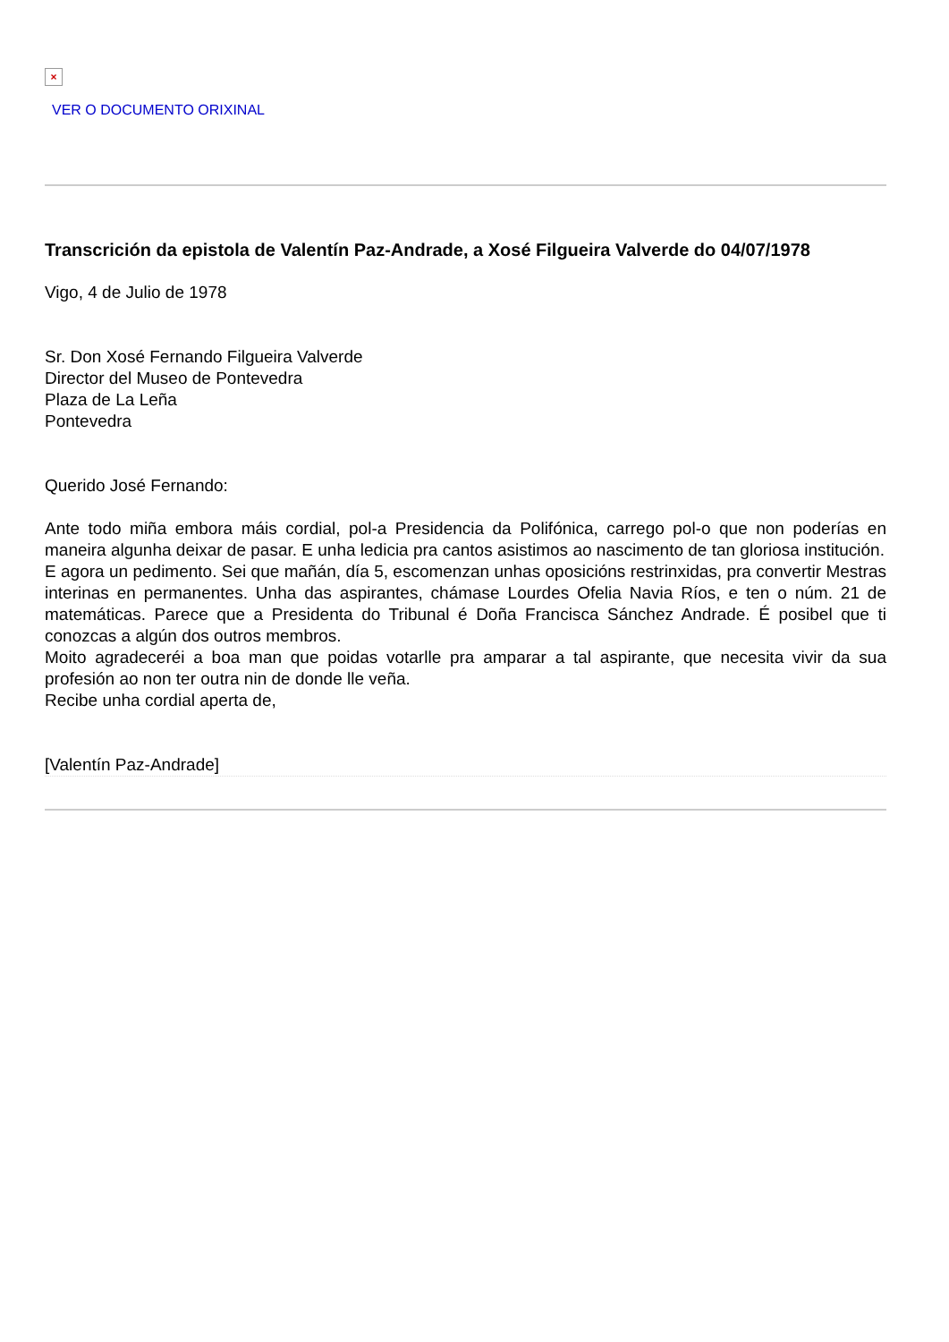×
VER O DOCUMENTO ORIXINAL
Transcrición da epistola de Valentín Paz-Andrade, a Xosé Filgueira Valverde do 04/07/1978
Vigo, 4 de Julio de 1978
Sr. Don Xosé Fernando Filgueira Valverde
Director del Museo de Pontevedra
Plaza de La Leña
Pontevedra
Querido José Fernando:
Ante todo miña embora máis cordial, pol-a Presidencia da Polifónica, carrego pol-o que non poderías en maneira algunha deixar de pasar. E unha ledicia pra cantos asistimos ao nascimento de tan gloriosa institución.
E agora un pedimento. Sei que mañán, día 5, escomenzan unhas oposicións restrinxidas, pra convertir Mestras interinas en permanentes. Unha das aspirantes, chámase Lourdes Ofelia Navia Ríos, e ten o núm. 21 de matemáticas. Parece que a Presidenta do Tribunal é Doña Francisca Sánchez Andrade. É posibel que ti conozcas a algún dos outros membros.
Moito agradeceréi a boa man que poidas votarlle pra amparar a tal aspirante, que necesita vivir da sua profesión ao non ter outra nin de donde lle veña.
Recibe unha cordial aperta de,
[Valentín Paz-Andrade]